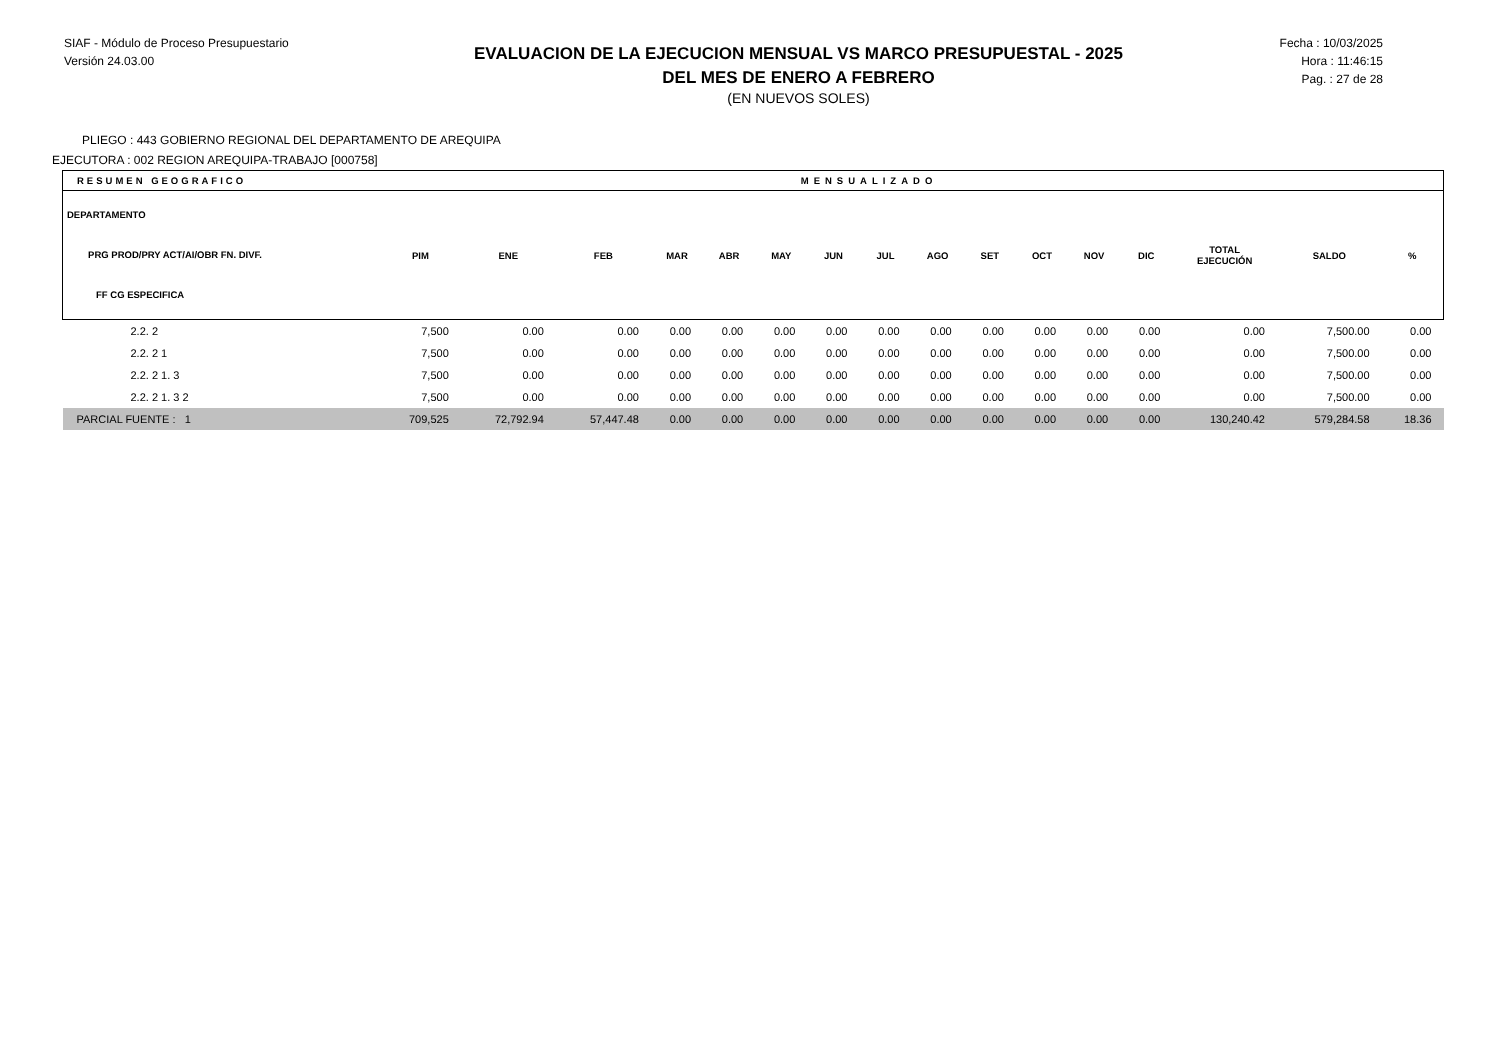SIAF - Módulo de Proceso Presupuestario
Versión 24.03.00
EVALUACION DE LA EJECUCION MENSUAL VS MARCO PRESUPUESTAL - 2025
DEL MES DE ENERO A FEBRERO
(EN NUEVOS SOLES)
Fecha : 10/03/2025
Hora : 11:46:15
Pag. : 27 de 28
PLIEGO : 443 GOBIERNO REGIONAL DEL DEPARTAMENTO DE AREQUIPA
EJECUTORA : 002 REGION AREQUIPA-TRABAJO [000758]
| RESUMEN GEOGRAFICO | | MENSUALIZADO | | | | | | | | | | | | | | |
| --- | --- | --- | --- | --- | --- | --- | --- | --- | --- | --- | --- | --- | --- | --- | --- | --- |
| DEPARTAMENTO PRG PROD/PRY ACT/AI/OBR FN. DIVF. FF CG ESPECIFICA | PIM | ENE | FEB | MAR | ABR | MAY | JUN | JUL | AGO | SET | OCT | NOV | DIC | TOTAL EJECUCIÓN | SALDO | % |
| 2.2. 2 | 7,500 | 0.00 | 0.00 | 0.00 | 0.00 | 0.00 | 0.00 | 0.00 | 0.00 | 0.00 | 0.00 | 0.00 | 0.00 | 0.00 | 7,500.00 | 0.00 |
| 2.2. 2 1 | 7,500 | 0.00 | 0.00 | 0.00 | 0.00 | 0.00 | 0.00 | 0.00 | 0.00 | 0.00 | 0.00 | 0.00 | 0.00 | 0.00 | 7,500.00 | 0.00 |
| 2.2. 2 1. 3 | 7,500 | 0.00 | 0.00 | 0.00 | 0.00 | 0.00 | 0.00 | 0.00 | 0.00 | 0.00 | 0.00 | 0.00 | 0.00 | 0.00 | 7,500.00 | 0.00 |
| 2.2. 2 1. 3 2 | 7,500 | 0.00 | 0.00 | 0.00 | 0.00 | 0.00 | 0.00 | 0.00 | 0.00 | 0.00 | 0.00 | 0.00 | 0.00 | 0.00 | 7,500.00 | 0.00 |
| PARCIAL FUENTE : 1 | 709,525 | 72,792.94 | 57,447.48 | 0.00 | 0.00 | 0.00 | 0.00 | 0.00 | 0.00 | 0.00 | 0.00 | 0.00 | 0.00 | 130,240.42 | 579,284.58 | 18.36 |